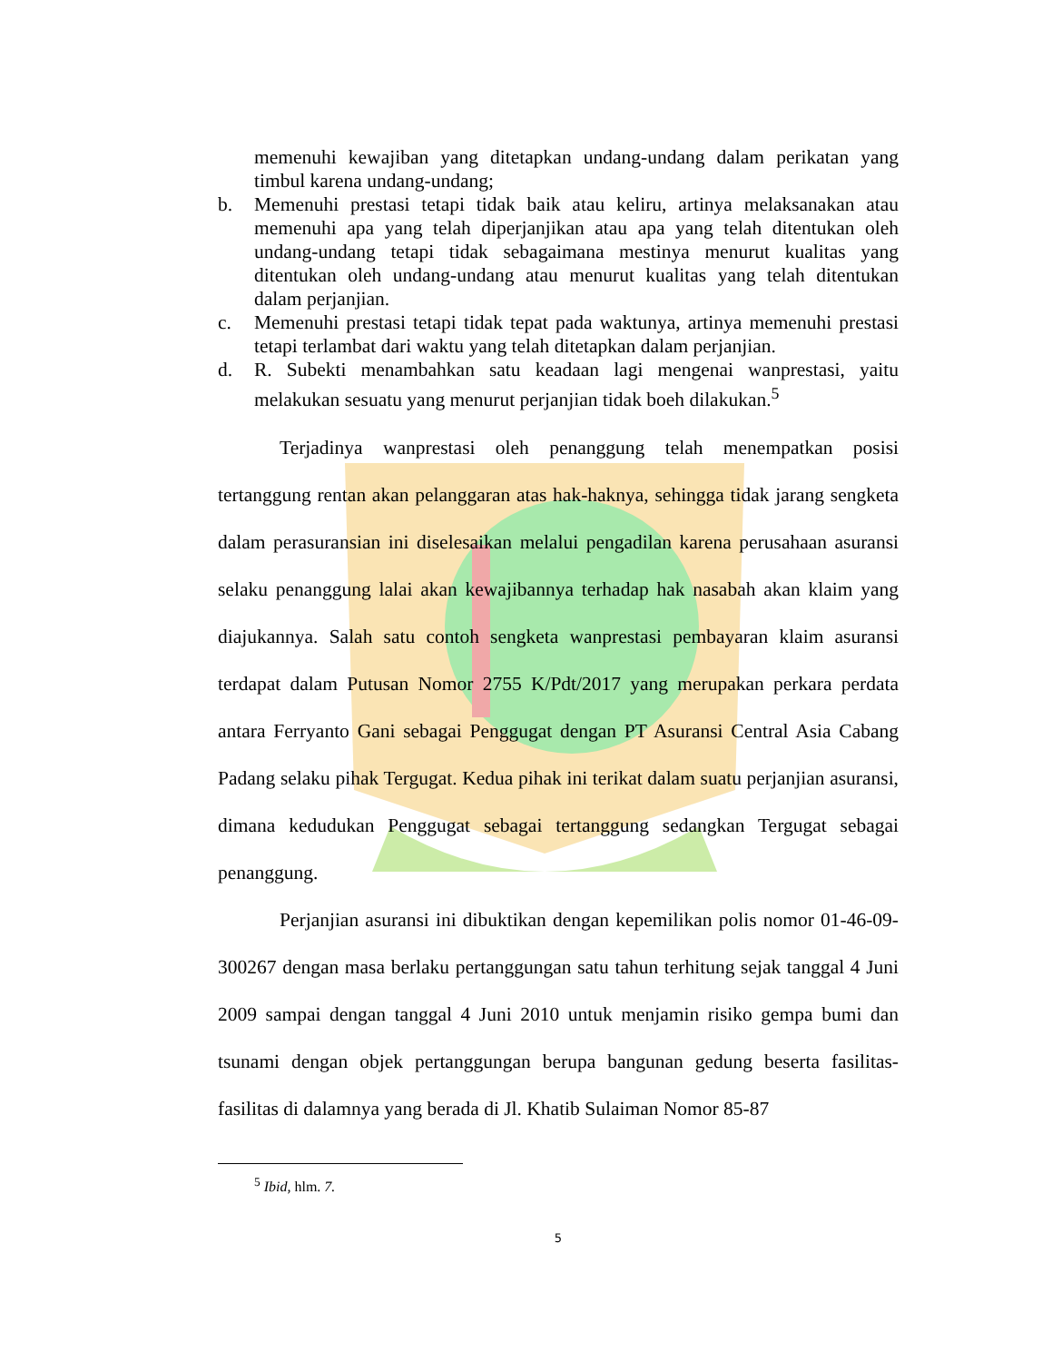memenuhi kewajiban yang ditetapkan undang-undang dalam perikatan yang timbul karena undang-undang;
b. Memenuhi prestasi tetapi tidak baik atau keliru, artinya melaksanakan atau memenuhi apa yang telah diperjanjikan atau apa yang telah ditentukan oleh undang-undang tetapi tidak sebagaimana mestinya menurut kualitas yang ditentukan oleh undang-undang atau menurut kualitas yang telah ditentukan dalam perjanjian.
c. Memenuhi prestasi tetapi tidak tepat pada waktunya, artinya memenuhi prestasi tetapi terlambat dari waktu yang telah ditetapkan dalam perjanjian.
d. R. Subekti menambahkan satu keadaan lagi mengenai wanprestasi, yaitu melakukan sesuatu yang menurut perjanjian tidak boeh dilakukan.<sup>5</sup>
Terjadinya wanprestasi oleh penanggung telah menempatkan posisi tertanggung rentan akan pelanggaran atas hak-haknya, sehingga tidak jarang sengketa dalam perasuransian ini diselesaikan melalui pengadilan karena perusahaan asuransi selaku penanggung lalai akan kewajibannya terhadap hak nasabah akan klaim yang diajukannya. Salah satu contoh sengketa wanprestasi pembayaran klaim asuransi terdapat dalam Putusan Nomor 2755 K/Pdt/2017 yang merupakan perkara perdata antara Ferryanto Gani sebagai Penggugat dengan PT Asuransi Central Asia Cabang Padang selaku pihak Tergugat. Kedua pihak ini terikat dalam suatu perjanjian asuransi, dimana kedudukan Penggugat sebagai tertanggung sedangkan Tergugat sebagai penanggung.
Perjanjian asuransi ini dibuktikan dengan kepemilikan polis nomor 01-46-09-300267 dengan masa berlaku pertanggungan satu tahun terhitung sejak tanggal 4 Juni 2009 sampai dengan tanggal 4 Juni 2010 untuk menjamin risiko gempa bumi dan tsunami dengan objek pertanggungan berupa bangunan gedung beserta fasilitas-fasilitas di dalamnya yang berada di Jl. Khatib Sulaiman Nomor 85-87
<sup>5</sup> Ibid, hlm. 7.
5